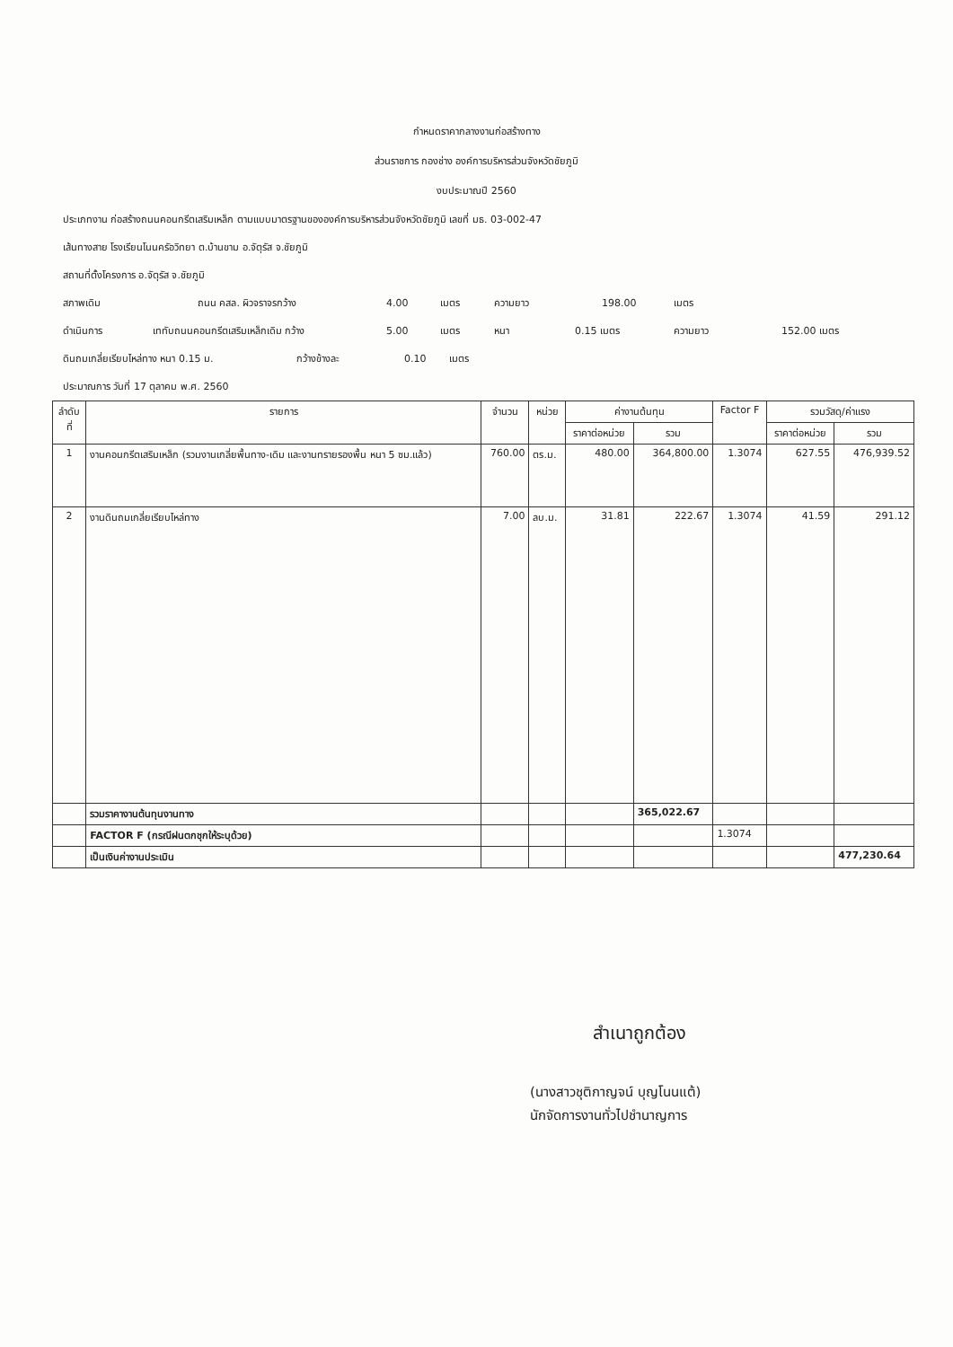กำหนดราคากลางงานก่อสร้างทาง
ส่วนราชการ กองช่าง องค์การบริหารส่วนจังหวัดชัยภูมิ
งบประมาณปี 2560
ประเภทงาน ก่อสร้างถนนคอนกรีตเสริมเหล็ก ตามแบบมาตรฐานขององค์การบริหารส่วนจังหวัดชัยภูมิ เลขที่ มธ. 03-002-47
เส้นทางสาย โรงเรียนโนนครัอวิทยา ต.บ้านขาม อ.จัตุรัส จ.ชัยภูมิ
สถานที่ตั้งโครงการ อ.จัตุรัส จ.ชัยภูมิ
สภาพเดิม ถนน คสล. ผิวจราจรกว้าง 4.00 เมตร ความยาว 198.00 เมตร
ดำเนินการ เททับถนนคอนกรีตเสริมเหล็กเดิม กว้าง 5.00 เมตร หนา 0.15 เมตร ความยาว 152.00 เมตร
ดินถมเกลี่ยเรียบไหล่ทาง หนา 0.15 ม. กว้างข้างละ 0.10 เมตร
ประมาณการ วันที่ 17 ตุลาคม พ.ศ. 2560
| ลำดับ ที่ | รายการ | จำนวน | หน่วย | ค่างานต้นทุน | | Factor F | รวมวัสดุ/ค่าแรง | |
| --- | --- | --- | --- | --- | --- | --- | --- | --- |
| | | | | ราคาต่อหน่วย | รวม | | ราคาต่อหน่วย | รวม |
| 1 | งานคอนกรีตเสริมเหล็ก (รวมงานเกลี่ยพื้นทาง-เดิม และงานทรายรองพื้น หนา 5 ซม.แล้ว) | 760.00 | ตร.ม. | 480.00 | 364,800.00 | 1.3074 | 627.55 | 476,939.52 |
| 2 | งานดินถมเกลี่ยเรียบไหล่ทาง | 7.00 | ลบ.ม. | 31.81 | 222.67 | 1.3074 | 41.59 | 291.12 |
| | รวมราคางานต้นทุนงานทาง | | | | 365,022.67 | | | |
| | FACTOR F (กรณีฝนตกชุกให้ระบุด้วย) | | | | | 1.3074 | | |
| | เป็นเงินค่างานประเมิน | | | | | | | 477,230.64 |
สำเนาถูกต้อง
(นางสาวชุติกาญจน์ บุญโนนแต้)
นักจัดการงานทั่วไปชำนาญการ